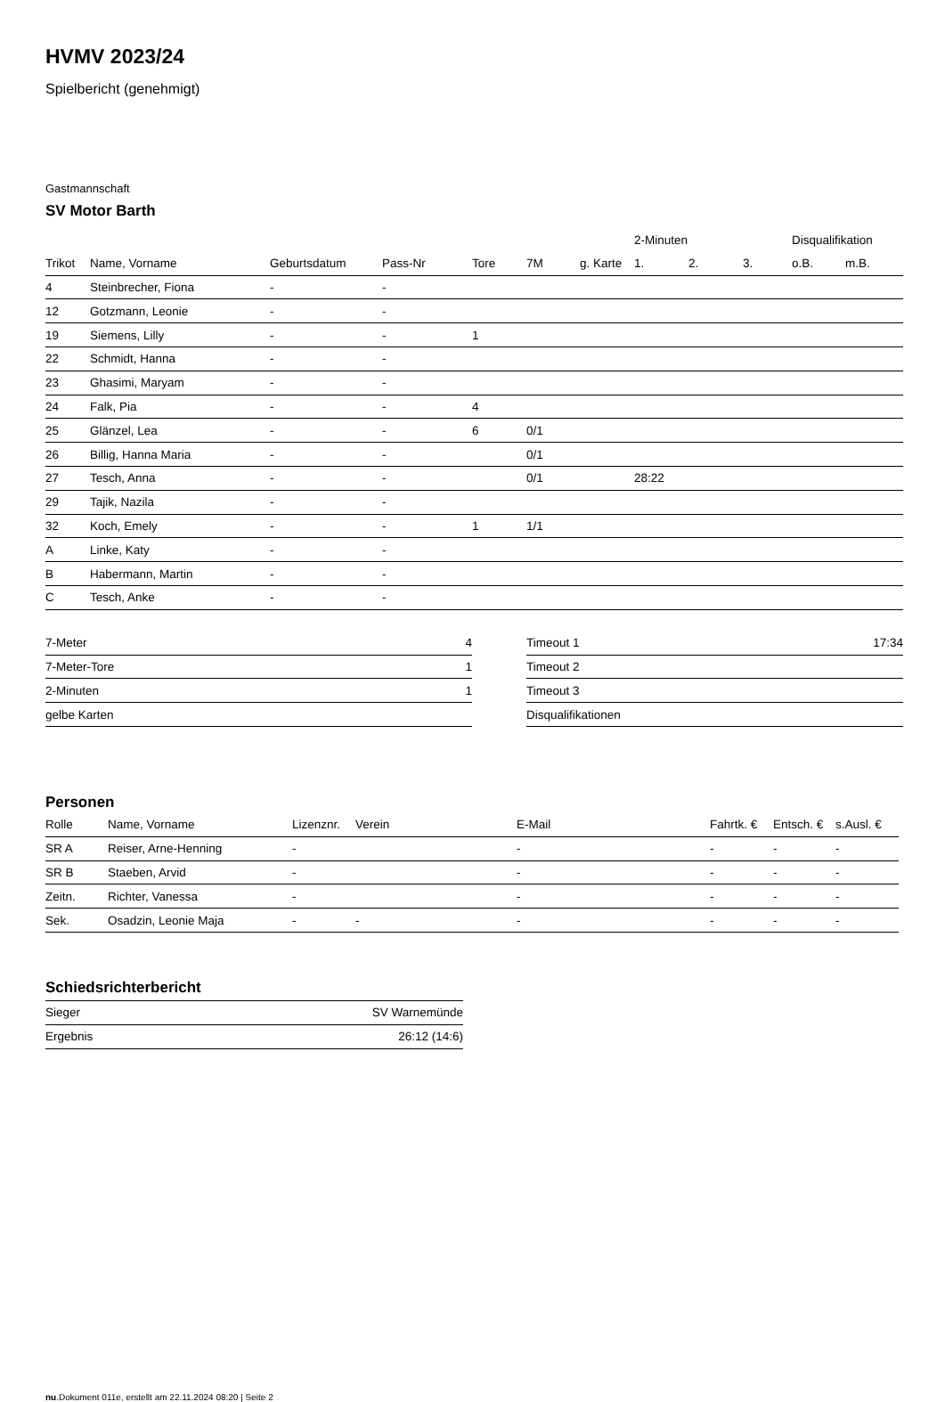HVMV 2023/24
Spielbericht (genehmigt)
Gastmannschaft
SV Motor Barth
| | | | | | | | 2-Minuten | | | Disqualifikation | |
| --- | --- | --- | --- | --- | --- | --- | --- | --- | --- | --- | --- |
| Trikot | Name, Vorname | Geburtsdatum | Pass-Nr | Tore | 7M | g. Karte | 1. | 2. | 3. | o.B. | m.B. |
| 4 | Steinbrecher, Fiona | - | - | | | | | | | | |
| 12 | Gotzmann, Leonie | - | - | | | | | | | | |
| 19 | Siemens, Lilly | - | - | 1 | | | | | | | |
| 22 | Schmidt, Hanna | - | - | | | | | | | | |
| 23 | Ghasimi, Maryam | - | - | | | | | | | | |
| 24 | Falk, Pia | - | - | 4 | | | | | | | |
| 25 | Glänzel, Lea | - | - | 6 | 0/1 | | | | | | |
| 26 | Billig, Hanna Maria | - | - | | 0/1 | | | | | | |
| 27 | Tesch, Anna | - | - | | 0/1 | | 28:22 | | | | |
| 29 | Tajik, Nazila | - | - | | | | | | | | |
| 32 | Koch, Emely | - | - | 1 | 1/1 | | | | | | |
| A | Linke, Katy | - | - | | | | | | | | |
| B | Habermann, Martin | - | - | | | | | | | | |
| C | Tesch, Anke | - | - | | | | | | | | |
| 7-Meter | 4 |
| 7-Meter-Tore | 1 |
| 2-Minuten | 1 |
| gelbe Karten | |
| Timeout 1 | 17:34 |
| Timeout 2 | |
| Timeout 3 | |
| Disqualifikationen | |
Personen
| Rolle | Name, Vorname | Lizenznr. | Verein | E-Mail | Fahrtk. € | Entsch. € | s.Ausl. € |
| --- | --- | --- | --- | --- | --- | --- | --- |
| SR A | Reiser, Arne-Henning | - | | - | - | - | - |
| SR B | Staeben, Arvid | - | | - | - | - | - |
| Zeitn. | Richter, Vanessa | - | | - | - | - | - |
| Sek. | Osadzin, Leonie Maja | - | - | - | - | - | - |
Schiedsrichterbericht
| Sieger | SV Warnemünde |
| Ergebnis | 26:12 (14:6) |
nu.Dokument 011e, erstellt am 22.11.2024 08:20 | Seite 2